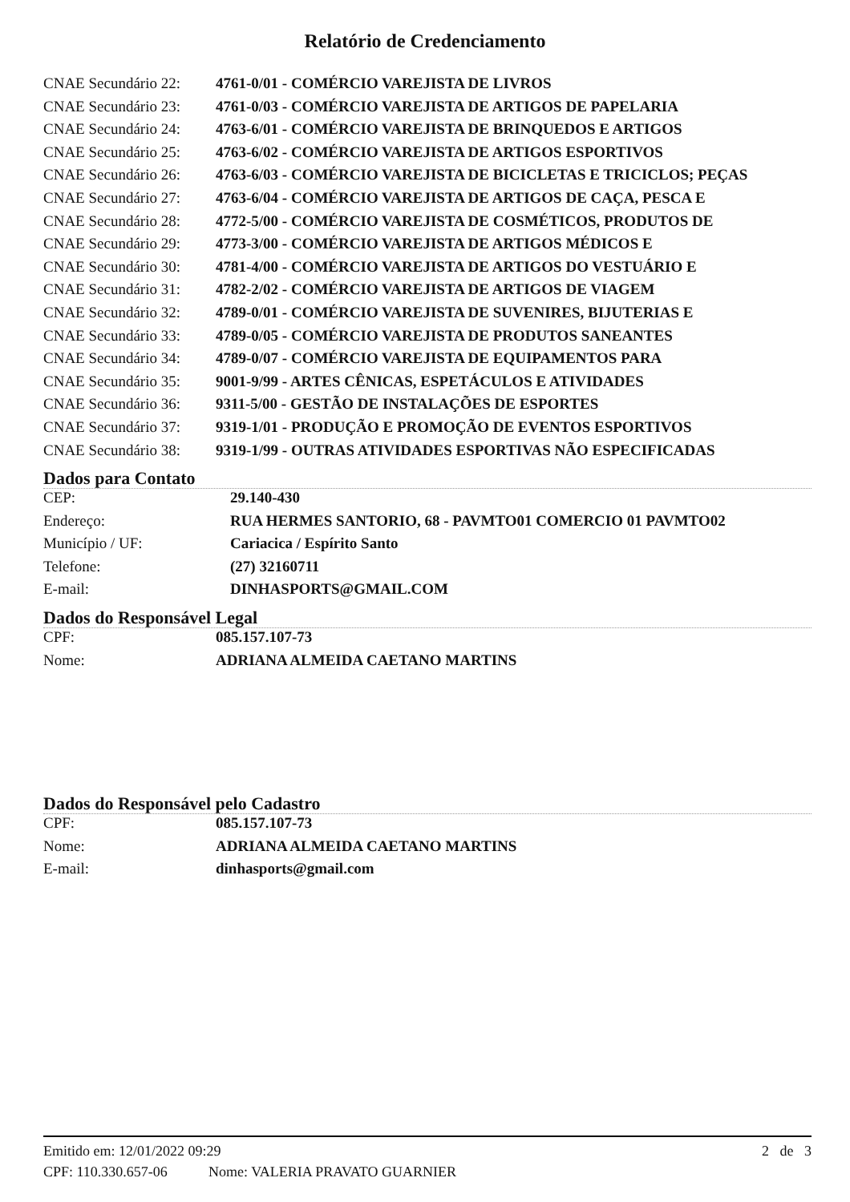Relatório de Credenciamento
| CNAE Secundário 22: | 4761-0/01 - COMÉRCIO VAREJISTA DE LIVROS |
| CNAE Secundário 23: | 4761-0/03 - COMÉRCIO VAREJISTA DE ARTIGOS DE PAPELARIA |
| CNAE Secundário 24: | 4763-6/01 - COMÉRCIO VAREJISTA DE BRINQUEDOS E ARTIGOS |
| CNAE Secundário 25: | 4763-6/02 - COMÉRCIO VAREJISTA DE ARTIGOS ESPORTIVOS |
| CNAE Secundário 26: | 4763-6/03 - COMÉRCIO VAREJISTA DE BICICLETAS E TRICICLOS; PEÇAS |
| CNAE Secundário 27: | 4763-6/04 - COMÉRCIO VAREJISTA DE ARTIGOS DE CAÇA, PESCA E |
| CNAE Secundário 28: | 4772-5/00 - COMÉRCIO VAREJISTA DE COSMÉTICOS, PRODUTOS DE |
| CNAE Secundário 29: | 4773-3/00 - COMÉRCIO VAREJISTA DE ARTIGOS MÉDICOS E |
| CNAE Secundário 30: | 4781-4/00 - COMÉRCIO VAREJISTA DE ARTIGOS DO VESTUÁRIO E |
| CNAE Secundário 31: | 4782-2/02 - COMÉRCIO VAREJISTA DE ARTIGOS DE VIAGEM |
| CNAE Secundário 32: | 4789-0/01 - COMÉRCIO VAREJISTA DE SUVENIRES, BIJUTERIAS E |
| CNAE Secundário 33: | 4789-0/05 - COMÉRCIO VAREJISTA DE PRODUTOS SANEANTES |
| CNAE Secundário 34: | 4789-0/07 - COMÉRCIO VAREJISTA DE EQUIPAMENTOS PARA |
| CNAE Secundário 35: | 9001-9/99 - ARTES CÊNICAS, ESPETÁCULOS E ATIVIDADES |
| CNAE Secundário 36: | 9311-5/00 - GESTÃO DE INSTALAÇÕES DE ESPORTES |
| CNAE Secundário 37: | 9319-1/01 - PRODUÇÃO E PROMOÇÃO DE EVENTOS ESPORTIVOS |
| CNAE Secundário 38: | 9319-1/99 - OUTRAS ATIVIDADES ESPORTIVAS NÃO ESPECIFICADAS |
Dados para Contato
| CEP: | 29.140-430 |
| Endereço: | RUA HERMES SANTORIO, 68 - PAVMTO01 COMERCIO 01 PAVMTO02 |
| Município / UF: | Cariacica / Espírito Santo |
| Telefone: | (27) 32160711 |
| E-mail: | DINHASPORTS@GMAIL.COM |
Dados do Responsável Legal
| CPF: | 085.157.107-73 |
| Nome: | ADRIANA ALMEIDA CAETANO MARTINS |
Dados do Responsável pelo Cadastro
| CPF: | 085.157.107-73 |
| Nome: | ADRIANA ALMEIDA CAETANO MARTINS |
| E-mail: | dinhasports@gmail.com |
Emitido em: 12/01/2022 09:29 2 de 3
CPF: 110.330.657-06 Nome: VALERIA PRAVATO GUARNIER